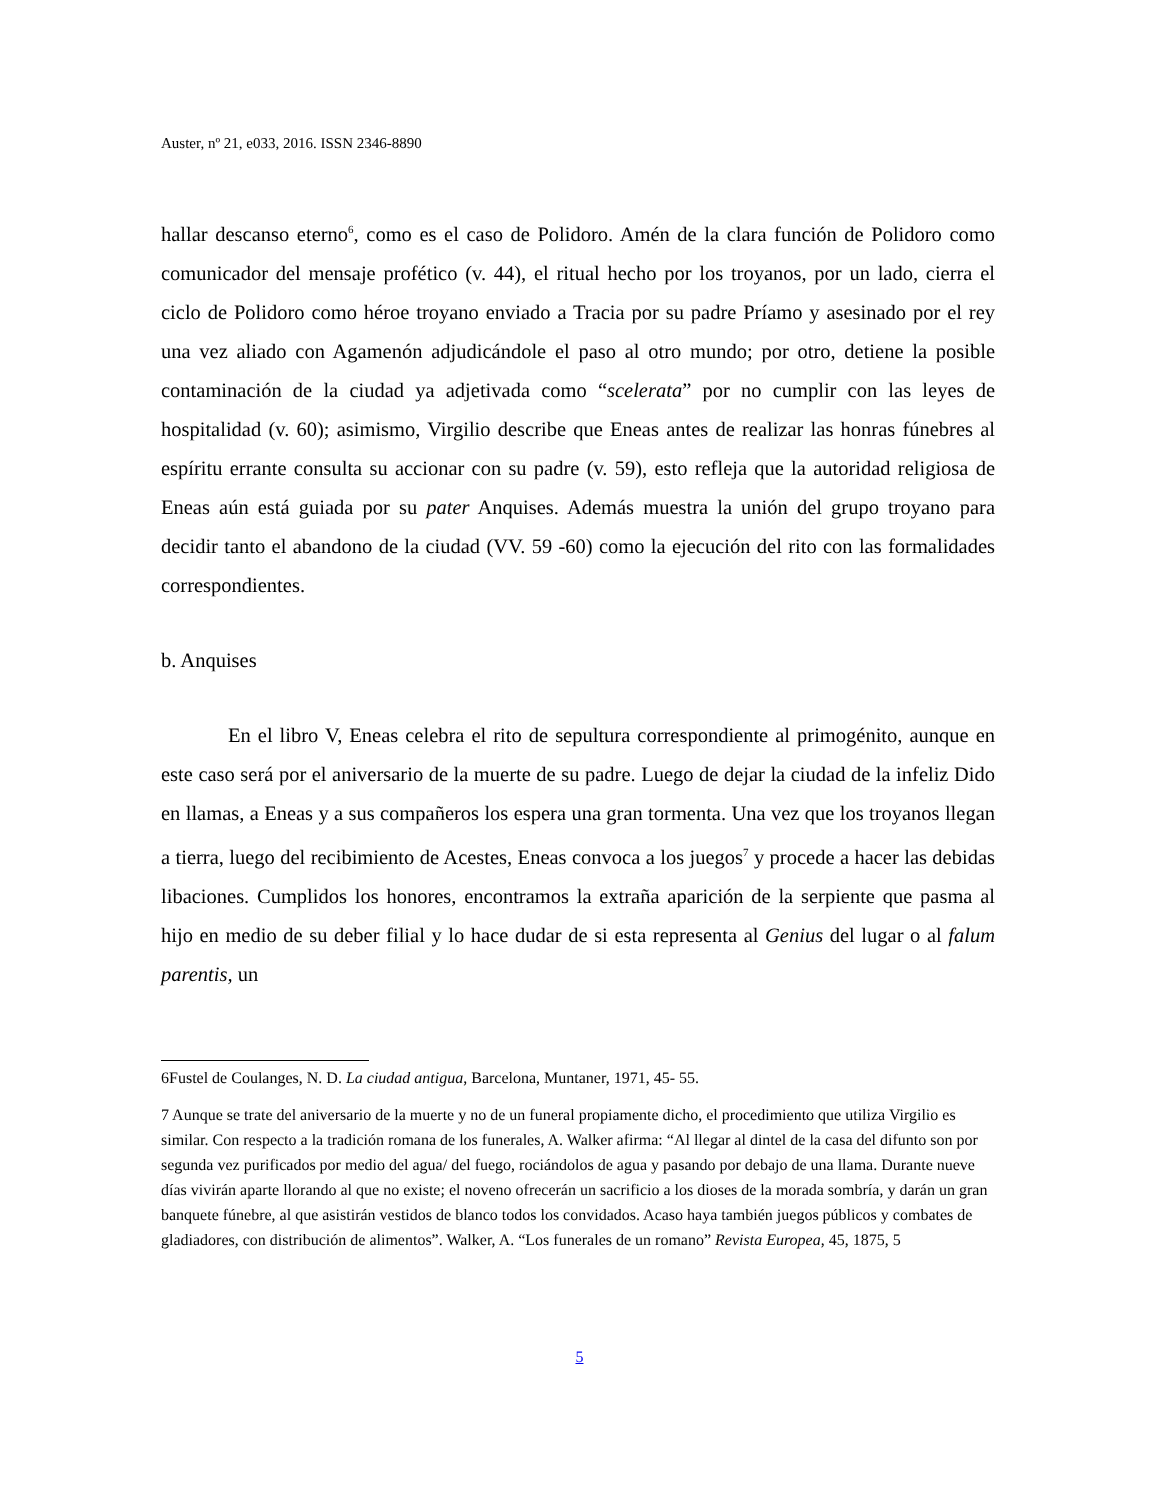Auster, nº 21, e033, 2016. ISSN 2346-8890
hallar descanso eterno<sup>6</sup>, como es el caso de Polidoro. Amén de la clara función de Polidoro como comunicador del mensaje profético (v. 44), el ritual hecho por los troyanos, por un lado, cierra el ciclo de Polidoro como héroe troyano enviado a Tracia por su padre Príamo y asesinado por el rey una vez aliado con Agamenón adjudicándole el paso al otro mundo; por otro, detiene la posible contaminación de la ciudad ya adjetivada como “scelerata” por no cumplir con las leyes de hospitalidad (v. 60); asimismo, Virgilio describe que Eneas antes de realizar las honras fúnebres al espíritu errante consulta su accionar con su padre (v. 59), esto refleja que la autoridad religiosa de Eneas aún está guiada por su pater Anquises. Además muestra la unión del grupo troyano para decidir tanto el abandono de la ciudad (VV. 59 -60) como la ejecución del rito con las formalidades correspondientes.
b. Anquises
En el libro V, Eneas celebra el rito de sepultura correspondiente al primogénito, aunque en este caso será por el aniversario de la muerte de su padre. Luego de dejar la ciudad de la infeliz Dido en llamas, a Eneas y a sus compañeros los espera una gran tormenta. Una vez que los troyanos llegan a tierra, luego del recibimiento de Acestes, Eneas convoca a los juegos<sup>7</sup> y procede a hacer las debidas libaciones. Cumplidos los honores, encontramos la extraña aparición de la serpiente que pasma al hijo en medio de su deber filial y lo hace dudar de si esta representa al Genius del lugar o al falum parentis, un
6Fustel de Coulanges, N. D. La ciudad antigua, Barcelona, Muntaner, 1971, 45- 55.
7 Aunque se trate del aniversario de la muerte y no de un funeral propiamente dicho, el procedimiento que utiliza Virgilio es similar. Con respecto a la tradición romana de los funerales, A. Walker afirma: “Al llegar al dintel de la casa del difunto son por segunda vez purificados por medio del agua/ del fuego, rociándolos de agua y pasando por debajo de una llama. Durante nueve días vivirán aparte llorando al que no existe; el noveno ofrecerán un sacrificio a los dioses de la morada sombría, y darán un gran banquete fúnebre, al que asistirán vestidos de blanco todos los convidados. Acaso haya también juegos públicos y combates de gladiadores, con distribución de alimentos”. Walker, A. “Los funerales de un romano” Revista Europea, 45, 1875, 5
5